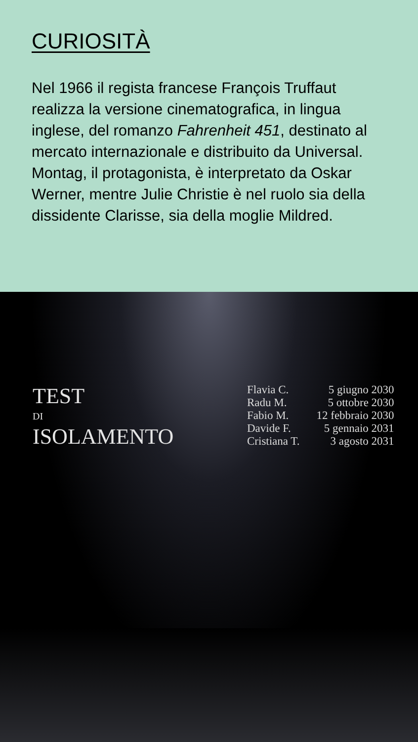CURIOSITÀ
Nel 1966 il regista francese François Truffaut realizza la versione cinematografica, in lingua inglese, del romanzo Fahrenheit 451, destinato al mercato internazionale e distribuito da Universal. Montag, il protagonista, è interpretato da Oskar Werner, mentre Julie Christie è nel ruolo sia della dissidente Clarisse, sia della moglie Mildred.
TEST
DI
ISOLAMENTO
| Flavia C. | 5 giugno 2030 |
| Radu M. | 5 ottobre 2030 |
| Fabio M. | 12 febbraio 2030 |
| Davide F. | 5 gennaio 2031 |
| Cristiana T. | 3 agosto 2031 |